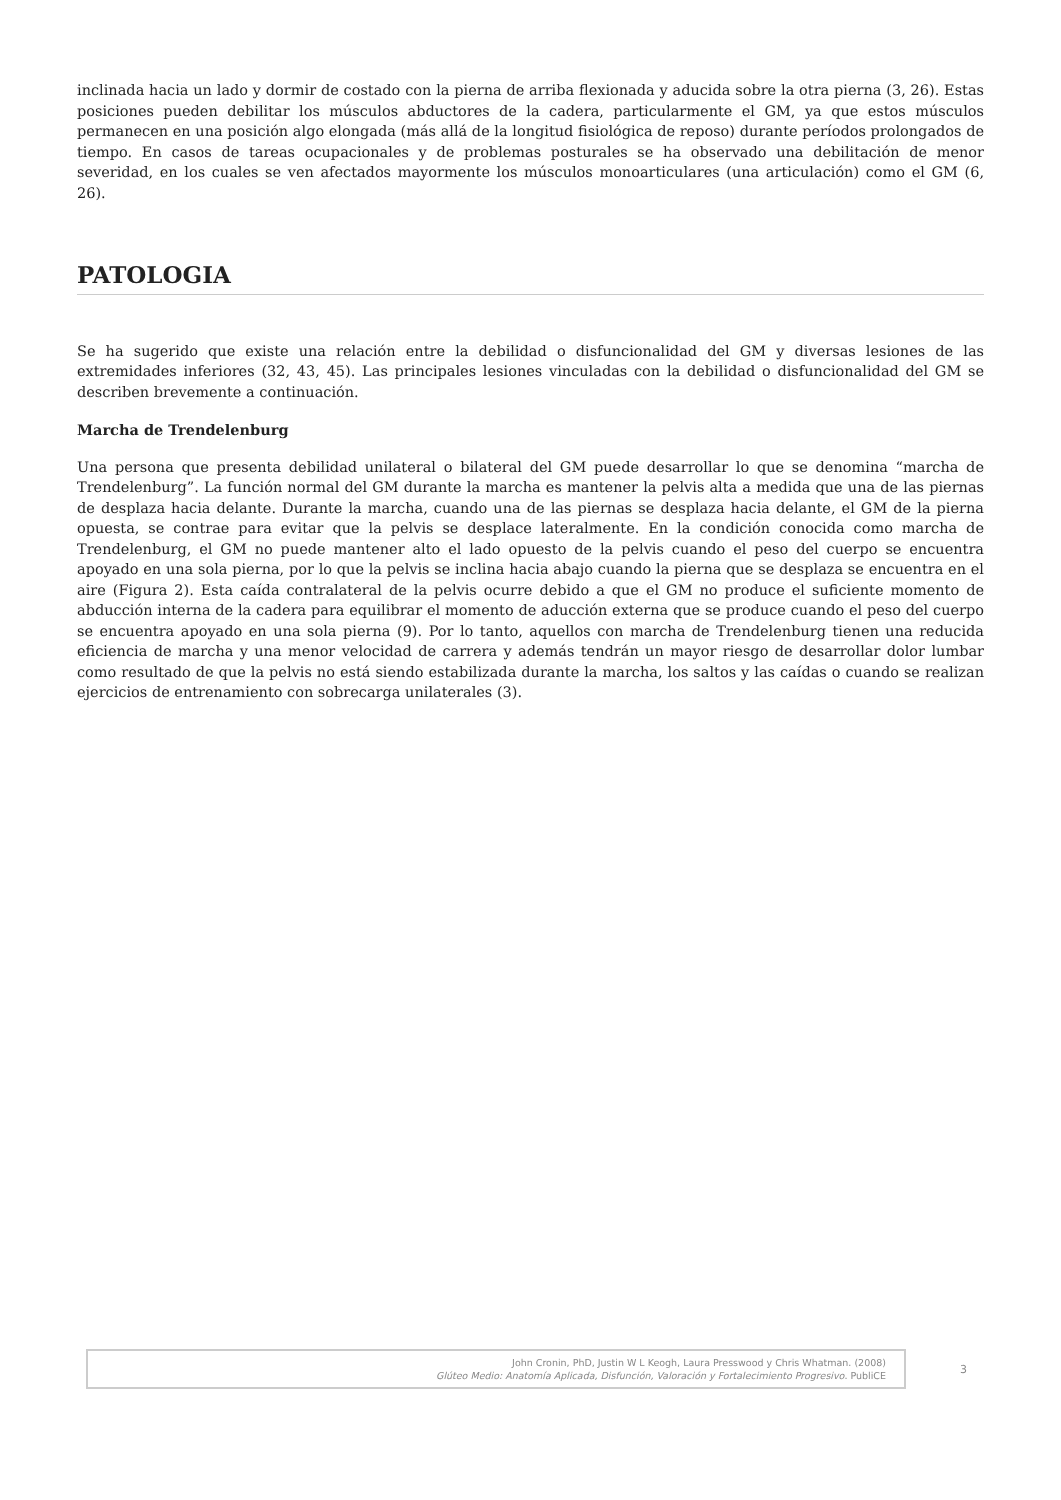inclinada hacia un lado y dormir de costado con la pierna de arriba flexionada y aducida sobre la otra pierna (3, 26). Estas posiciones pueden debilitar los músculos abductores de la cadera, particularmente el GM, ya que estos músculos permanecen en una posición algo elongada (más allá de la longitud fisiológica de reposo) durante períodos prolongados de tiempo. En casos de tareas ocupacionales y de problemas posturales se ha observado una debilitación de menor severidad, en los cuales se ven afectados mayormente los músculos monoarticulares (una articulación) como el GM (6, 26).
PATOLOGIA
Se ha sugerido que existe una relación entre la debilidad o disfuncionalidad del GM y diversas lesiones de las extremidades inferiores (32, 43, 45). Las principales lesiones vinculadas con la debilidad o disfuncionalidad del GM se describen brevemente a continuación.
Marcha de Trendelenburg
Una persona que presenta debilidad unilateral o bilateral del GM puede desarrollar lo que se denomina “marcha de Trendelenburg”. La función normal del GM durante la marcha es mantener la pelvis alta a medida que una de las piernas de desplaza hacia delante. Durante la marcha, cuando una de las piernas se desplaza hacia delante, el GM de la pierna opuesta, se contrae para evitar que la pelvis se desplace lateralmente. En la condición conocida como marcha de Trendelenburg, el GM no puede mantener alto el lado opuesto de la pelvis cuando el peso del cuerpo se encuentra apoyado en una sola pierna, por lo que la pelvis se inclina hacia abajo cuando la pierna que se desplaza se encuentra en el aire (Figura 2). Esta caída contralateral de la pelvis ocurre debido a que el GM no produce el suficiente momento de abducción interna de la cadera para equilibrar el momento de aducción externa que se produce cuando el peso del cuerpo se encuentra apoyado en una sola pierna (9). Por lo tanto, aquellos con marcha de Trendelenburg tienen una reducida eficiencia de marcha y una menor velocidad de carrera y además tendrán un mayor riesgo de desarrollar dolor lumbar como resultado de que la pelvis no está siendo estabilizada durante la marcha, los saltos y las caídas o cuando se realizan ejercicios de entrenamiento con sobrecarga unilaterales (3).
John Cronin, PhD, Justin W L Keogh, Laura Presswood y Chris Whatman. (2008)
Glúteo Medio: Anatomía Aplicada, Disfunción, Valoración y Fortalecimiento Progresivo. PubliCE
3